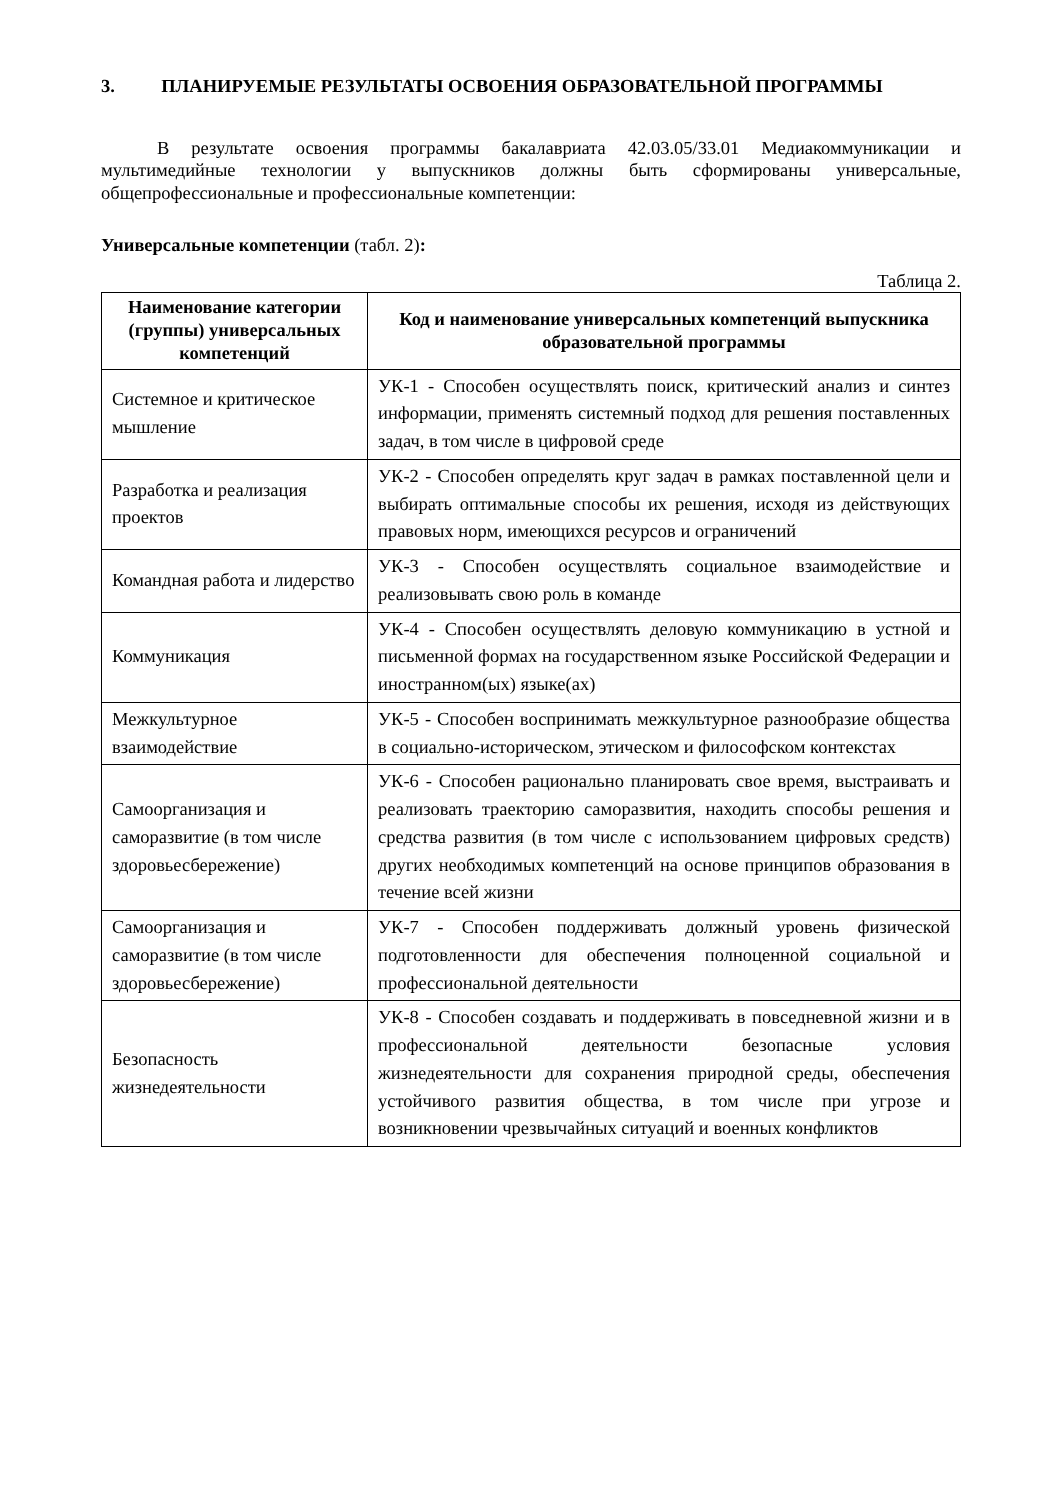3. ПЛАНИРУЕМЫЕ РЕЗУЛЬТАТЫ ОСВОЕНИЯ ОБРАЗОВАТЕЛЬНОЙ ПРОГРАММЫ
В результате освоения программы бакалавриата 42.03.05/33.01 Медиакоммуникации и мультимедийные технологии у выпускников должны быть сформированы универсальные, общепрофессиональные и профессиональные компетенции:
Универсальные компетенции (табл. 2):
Таблица 2.
| Наименование категории (группы) универсальных компетенций | Код и наименование универсальных компетенций выпускника образовательной программы |
| --- | --- |
| Системное и критическое мышление | УК-1 - Способен осуществлять поиск, критический анализ и синтез информации, применять системный подход для решения поставленных задач, в том числе в цифровой среде |
| Разработка и реализация проектов | УК-2 - Способен определять круг задач в рамках поставленной цели и выбирать оптимальные способы их решения, исходя из действующих правовых норм, имеющихся ресурсов и ограничений |
| Командная работа и лидерство | УК-3 - Способен осуществлять социальное взаимодействие и реализовывать свою роль в команде |
| Коммуникация | УК-4 - Способен осуществлять деловую коммуникацию в устной и письменной формах на государственном языке Российской Федерации и иностранном(ых) языке(ах) |
| Межкультурное взаимодействие | УК-5 - Способен воспринимать межкультурное разнообразие общества в социально-историческом, этическом и философском контекстах |
| Самоорганизация и саморазвитие (в том числе здоровьесбережение) | УК-6 - Способен рационально планировать свое время, выстраивать и реализовать траекторию саморазвития, находить способы решения и средства развития (в том числе с использованием цифровых средств) других необходимых компетенций на основе принципов образования в течение всей жизни |
| Самоорганизация и саморазвитие (в том числе здоровьесбережение) | УК-7 - Способен поддерживать должный уровень физической подготовленности для обеспечения полноценной социальной и профессиональной деятельности |
| Безопасность жизнедеятельности | УК-8 - Способен создавать и поддерживать в повседневной жизни и в профессиональной деятельности безопасные условия жизнедеятельности для сохранения природной среды, обеспечения устойчивого развития общества, в том числе при угрозе и возникновении чрезвычайных ситуаций и военных конфликтов |